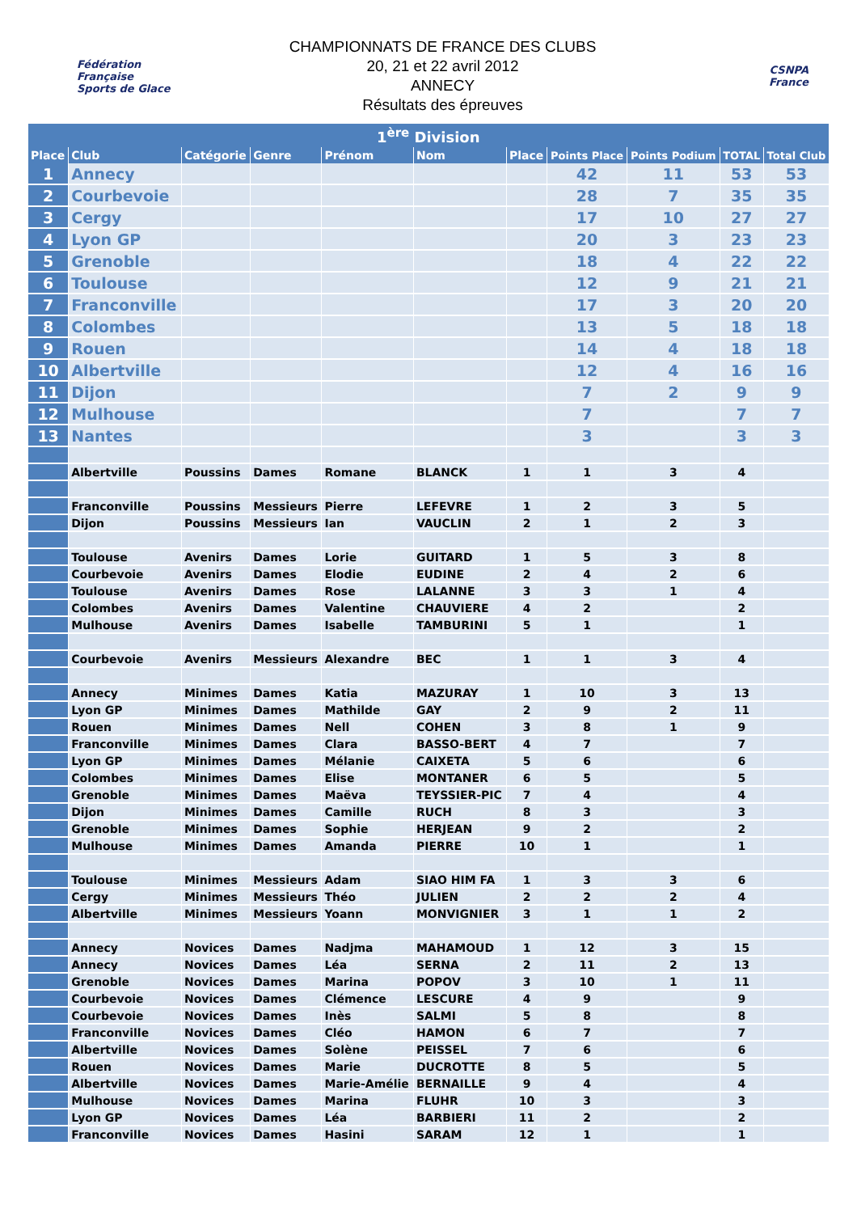Fédération Française
Sports de Glace
CHAMPIONNATS DE FRANCE DES CLUBS
20, 21 et 22 avril 2012
ANNECY
Résultats des épreuves
CSNPA
France
| 1<sup>ère</sup> Division | | | | | | | | | | |
| --- | --- | --- | --- | --- | --- | --- | --- | --- | --- | --- |
| Place | Club | Catégorie | Genre | Prénom | Nom | Place | Points Place | Points Podium | TOTAL | Total Club |
| 1 | Annecy | | | | | | 42 | 11 | 53 | 53 |
| 2 | Courbevoie | | | | | | 28 | 7 | 35 | 35 |
| 3 | Cergy | | | | | | 17 | 10 | 27 | 27 |
| 4 | Lyon GP | | | | | | 20 | 3 | 23 | 23 |
| 5 | Grenoble | | | | | | 18 | 4 | 22 | 22 |
| 6 | Toulouse | | | | | | 12 | 9 | 21 | 21 |
| 7 | Franconville | | | | | | 17 | 3 | 20 | 20 |
| 8 | Colombes | | | | | | 13 | 5 | 18 | 18 |
| 9 | Rouen | | | | | | 14 | 4 | 18 | 18 |
| 10 | Albertville | | | | | | 12 | 4 | 16 | 16 |
| 11 | Dijon | | | | | | 7 | 2 | 9 | 9 |
| 12 | Mulhouse | | | | | | 7 | | 7 | 7 |
| 13 | Nantes | | | | | | 3 | | 3 | 3 |
| | Albertville | Poussins | Dames | Romane | BLANCK | 1 | 1 | 3 | 4 | |
| | Franconville | Poussins | Messieurs | Pierre | LEFEVRE | 1 | 2 | 3 | 5 | |
| | Dijon | Poussins | Messieurs | Ian | VAUCLIN | 2 | 1 | 2 | 3 | |
| | Toulouse | Avenirs | Dames | Lorie | GUITARD | 1 | 5 | 3 | 8 | |
| | Courbevoie | Avenirs | Dames | Elodie | EUDINE | 2 | 4 | 2 | 6 | |
| | Toulouse | Avenirs | Dames | Rose | LALANNE | 3 | 3 | 1 | 4 | |
| | Colombes | Avenirs | Dames | Valentine | CHAUVIERE | 4 | 2 | | 2 | |
| | Mulhouse | Avenirs | Dames | Isabelle | TAMBURINI | 5 | 1 | | 1 | |
| | Courbevoie | Avenirs | Messieurs | Alexandre | BEC | 1 | 1 | 3 | 4 | |
| | Annecy | Minimes | Dames | Katia | MAZURAY | 1 | 10 | 3 | 13 | |
| | Lyon GP | Minimes | Dames | Mathilde | GAY | 2 | 9 | 2 | 11 | |
| | Rouen | Minimes | Dames | Nell | COHEN | 3 | 8 | 1 | 9 | |
| | Franconville | Minimes | Dames | Clara | BASSO-BERT | 4 | 7 | | 7 | |
| | Lyon GP | Minimes | Dames | Mélanie | CAIXETA | 5 | 6 | | 6 | |
| | Colombes | Minimes | Dames | Elise | MONTANER | 6 | 5 | | 5 | |
| | Grenoble | Minimes | Dames | Maëva | TEYSSIER-PIC | 7 | 4 | | 4 | |
| | Dijon | Minimes | Dames | Camille | RUCH | 8 | 3 | | 3 | |
| | Grenoble | Minimes | Dames | Sophie | HERJEAN | 9 | 2 | | 2 | |
| | Mulhouse | Minimes | Dames | Amanda | PIERRE | 10 | 1 | | 1 | |
| | Toulouse | Minimes | Messieurs | Adam | SIAO HIM FA | 1 | 3 | 3 | 6 | |
| | Cergy | Minimes | Messieurs | Théo | JULIEN | 2 | 2 | 2 | 4 | |
| | Albertville | Minimes | Messieurs | Yoann | MONVIGNIER | 3 | 1 | 1 | 2 | |
| | Annecy | Novices | Dames | Nadjma | MAHAMOUD | 1 | 12 | 3 | 15 | |
| | Annecy | Novices | Dames | Léa | SERNA | 2 | 11 | 2 | 13 | |
| | Grenoble | Novices | Dames | Marina | POPOV | 3 | 10 | 1 | 11 | |
| | Courbevoie | Novices | Dames | Clémence | LESCURE | 4 | 9 | | 9 | |
| | Courbevoie | Novices | Dames | Inès | SALMI | 5 | 8 | | 8 | |
| | Franconville | Novices | Dames | Cléo | HAMON | 6 | 7 | | 7 | |
| | Albertville | Novices | Dames | Solène | PEISSEL | 7 | 6 | | 6 | |
| | Rouen | Novices | Dames | Marie | DUCROTTE | 8 | 5 | | 5 | |
| | Albertville | Novices | Dames | Marie-Amélie | BERNAILLE | 9 | 4 | | 4 | |
| | Mulhouse | Novices | Dames | Marina | FLUHR | 10 | 3 | | 3 | |
| | Lyon GP | Novices | Dames | Léa | BARBIERI | 11 | 2 | | 2 | |
| | Franconville | Novices | Dames | Hasini | SARAM | 12 | 1 | | 1 | |